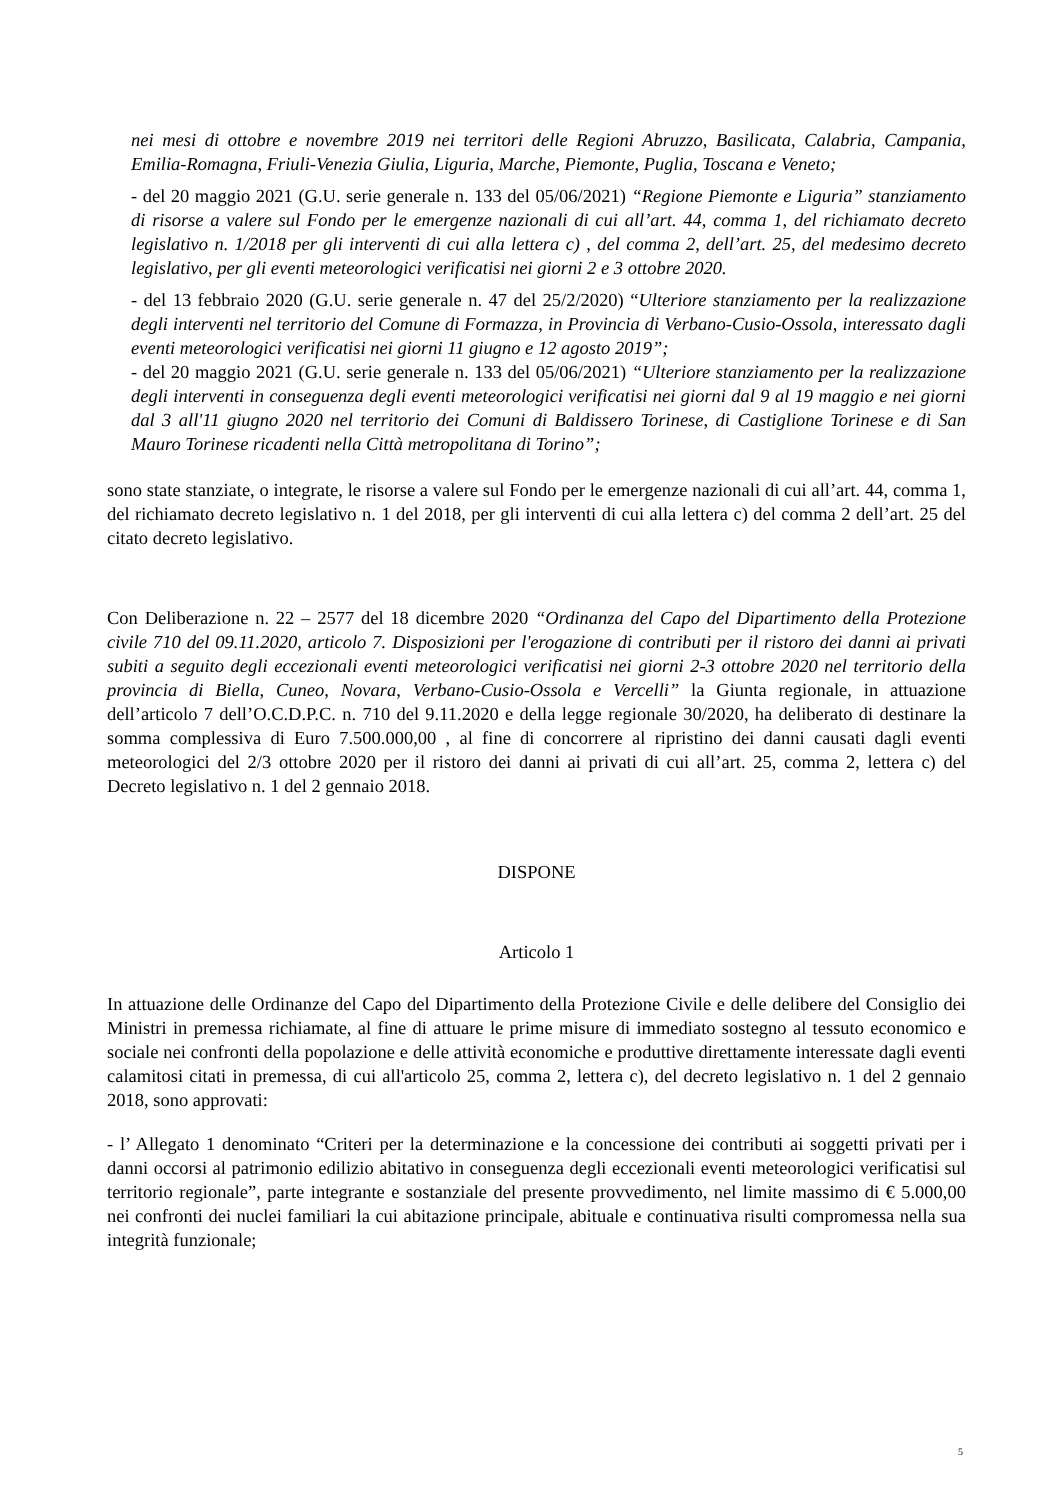nei mesi di ottobre e novembre 2019 nei territori delle Regioni Abruzzo, Basilicata, Calabria, Campania, Emilia-Romagna, Friuli-Venezia Giulia, Liguria, Marche, Piemonte, Puglia, Toscana e Veneto;
- del 20 maggio 2021 (G.U. serie generale n. 133 del 05/06/2021) “Regione Piemonte e Liguria” stanziamento di risorse a valere sul Fondo per le emergenze nazionali di cui all’art. 44, comma 1, del richiamato decreto legislativo n. 1/2018 per gli interventi di cui alla lettera c) , del comma 2, dell’art. 25, del medesimo decreto legislativo, per gli eventi meteorologici verificatisi nei giorni 2 e 3 ottobre 2020.
- del 13 febbraio 2020 (G.U. serie generale n. 47 del 25/2/2020) “Ulteriore stanziamento per la realizzazione degli interventi nel territorio del Comune di Formazza, in Provincia di Verbano-Cusio-Ossola, interessato dagli eventi meteorologici verificatisi nei giorni 11 giugno e 12 agosto 2019”;
- del 20 maggio 2021 (G.U. serie generale n. 133 del 05/06/2021) “Ulteriore stanziamento per la realizzazione degli interventi in conseguenza degli eventi meteorologici verificatisi nei giorni dal 9 al 19 maggio e nei giorni dal 3 all'11 giugno 2020 nel territorio dei Comuni di Baldissero Torinese, di Castiglione Torinese e di San Mauro Torinese ricadenti nella Città metropolitana di Torino”;
sono state stanziate, o integrate, le risorse a valere sul Fondo per le emergenze nazionali di cui all’art. 44, comma 1, del richiamato decreto legislativo n. 1 del 2018, per gli interventi di cui alla lettera c) del comma 2 dell’art. 25 del citato decreto legislativo.
Con Deliberazione n. 22 – 2577 del 18 dicembre 2020 “Ordinanza del Capo del Dipartimento della Protezione civile 710 del 09.11.2020, articolo 7. Disposizioni per l'erogazione di contributi per il ristoro dei danni ai privati subiti a seguito degli eccezionali eventi meteorologici verificatisi nei giorni 2-3 ottobre 2020 nel territorio della provincia di Biella, Cuneo, Novara, Verbano-Cusio-Ossola e Vercelli” la Giunta regionale, in attuazione dell’articolo 7 dell’O.C.D.P.C. n. 710 del 9.11.2020 e della legge regionale 30/2020, ha deliberato di destinare la somma complessiva di Euro 7.500.000,00 , al fine di concorrere al ripristino dei danni causati dagli eventi meteorologici del 2/3 ottobre 2020 per il ristoro dei danni ai privati di cui all’art. 25, comma 2, lettera c) del Decreto legislativo n. 1 del 2 gennaio 2018.
DISPONE
Articolo 1
In attuazione delle Ordinanze del Capo del Dipartimento della Protezione Civile e delle delibere del Consiglio dei Ministri in premessa richiamate, al fine di attuare le prime misure di immediato sostegno al tessuto economico e sociale nei confronti della popolazione e delle attività economiche e produttive direttamente interessate dagli eventi calamitosi citati in premessa, di cui all'articolo 25, comma 2, lettera c), del decreto legislativo n. 1 del 2 gennaio 2018, sono approvati:
- l’ Allegato 1 denominato “Criteri per la determinazione e la concessione dei contributi ai soggetti privati per i danni occorsi al patrimonio edilizio abitativo in conseguenza degli eccezionali eventi meteorologici verificatisi sul territorio regionale”, parte integrante e sostanziale del presente provvedimento, nel limite massimo di € 5.000,00 nei confronti dei nuclei familiari la cui abitazione principale, abituale e continuativa risulti compromessa nella sua integrità funzionale;
5